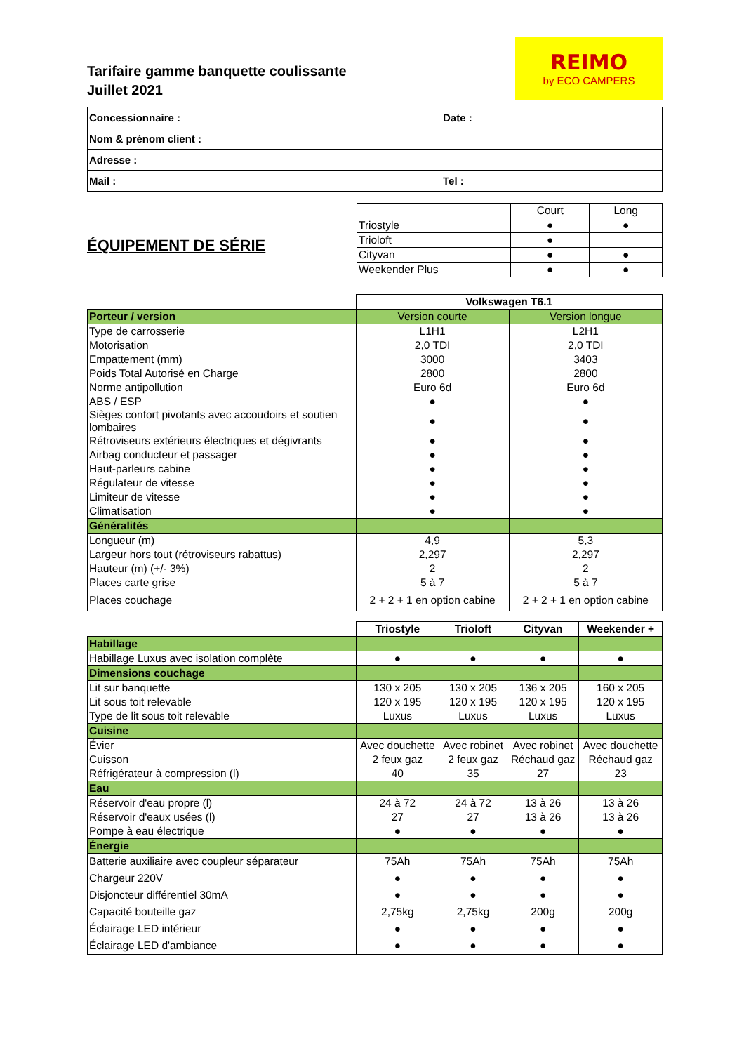Tarifaire gamme banquette coulissante
Juillet 2021
REIMO
by ECO CAMPERS
| Concessionnaire : | Date : | |
| Nom & prénom client : | | |
| Adresse : | | |
| Mail : | | Tel : |
ÉQUIPEMENT DE SÉRIE
| | Court | Long |
| Triostyle | ● | ● |
| Trioloft | ● | |
| Cityvan | ● | ● |
| Weekender Plus | ● | ● |
| | Volkswagen T6.1 | |
| Porteur / version | Version courte | Version longue |
| Type de carrosserie | L1H1 | L2H1 |
| Motorisation | 2,0 TDI | 2,0 TDI |
| Empattement (mm) | 3000 | 3403 |
| Poids Total Autorisé en Charge | 2800 | 2800 |
| Norme antipollution | Euro 6d | Euro 6d |
| ABS / ESP | ● | ● |
| Sièges confort pivotants avec accoudoirs et soutien lombaires | ● | ● |
| Rétroviseurs extérieurs électriques et dégivrants | ● | ● |
| Airbag conducteur et passager | ● | ● |
| Haut-parleurs cabine | ● | ● |
| Régulateur de vitesse | ● | ● |
| Limiteur de vitesse | ● | ● |
| Climatisation | ● | ● |
| Généralités | | |
| Longueur (m) | 4,9 | 5,3 |
| Largeur hors tout (rétroviseurs rabattus) | 2,297 | 2,297 |
| Hauteur (m) (+/- 3%) | 2 | 2 |
| Places carte grise | 5 à 7 | 5 à 7 |
| Places couchage | 2 + 2 + 1 en option cabine | 2 + 2 + 1 en option cabine |
| | Triostyle | Trioloft | Cityvan | Weekender + |
| Habillage | | | | |
| Habillage Luxus avec isolation complète | ● | ● | ● | ● |
| Dimensions couchage | | | | |
| Lit sur banquette | 130 x 205 | 130 x 205 | 136 x 205 | 160 x 205 |
| Lit sous toit relevable | 120 x 195 | 120 x 195 | 120 x 195 | 120 x 195 |
| Type de lit sous toit relevable | Luxus | Luxus | Luxus | Luxus |
| Cuisine | | | | |
| Évier | Avec douchette | Avec robinet | Avec robinet | Avec douchette |
| Cuisson | 2 feux gaz | 2 feux gaz | Réchaud gaz | Réchaud gaz |
| Réfrigérateur à compression (l) | 40 | 35 | 27 | 23 |
| Eau | | | | |
| Réservoir d'eau propre (l) | 24 à 72 | 24 à 72 | 13 à 26 | 13 à 26 |
| Réservoir d'eaux usées (l) | 27 | 27 | 13 à 26 | 13 à 26 |
| Pompe à eau électrique | ● | ● | ● | ● |
| Énergie | | | | |
| Batterie auxiliaire avec coupleur séparateur | 75Ah | 75Ah | 75Ah | 75Ah |
| Chargeur 220V | ● | ● | ● | ● |
| Disjoncteur différentiel 30mA | ● | ● | ● | ● |
| Capacité bouteille gaz | 2,75kg | 2,75kg | 200g | 200g |
| Éclairage LED intérieur | ● | ● | ● | ● |
| Éclairage LED d'ambiance | ● | ● | ● | ● |